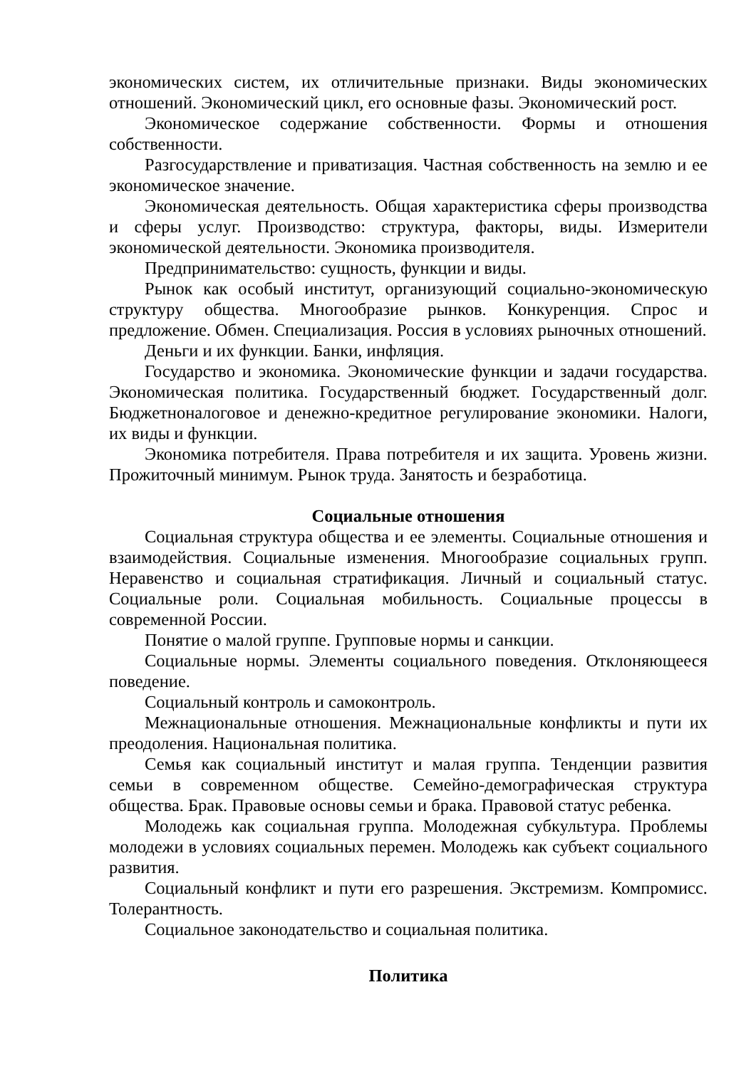экономических систем, их отличительные признаки. Виды экономических отношений. Экономический цикл, его основные фазы. Экономический рост.
Экономическое содержание собственности. Формы и отношения собственности.
Разгосударствление и приватизация. Частная собственность на землю и ее экономическое значение.
Экономическая деятельность. Общая характеристика сферы производства и сферы услуг. Производство: структура, факторы, виды. Измерители экономической деятельности. Экономика производителя.
Предпринимательство: сущность, функции и виды.
Рынок как особый институт, организующий социально-экономическую структуру общества. Многообразие рынков. Конкуренция. Спрос и предложение. Обмен. Специализация. Россия в условиях рыночных отношений.
Деньги и их функции. Банки, инфляция.
Государство и экономика. Экономические функции и задачи государства. Экономическая политика. Государственный бюджет. Государственный долг. Бюджетноналоговое и денежно-кредитное регулирование экономики. Налоги, их виды и функции.
Экономика потребителя. Права потребителя и их защита. Уровень жизни. Прожиточный минимум. Рынок труда. Занятость и безработица.
Социальные отношения
Социальная структура общества и ее элементы. Социальные отношения и взаимодействия. Социальные изменения. Многообразие социальных групп. Неравенство и социальная стратификация. Личный и социальный статус. Социальные роли. Социальная мобильность. Социальные процессы в современной России.
Понятие о малой группе. Групповые нормы и санкции.
Социальные нормы. Элементы социального поведения. Отклоняющееся поведение.
Социальный контроль и самоконтроль.
Межнациональные отношения. Межнациональные конфликты и пути их преодоления. Национальная политика.
Семья как социальный институт и малая группа. Тенденции развития семьи в современном обществе. Семейно-демографическая структура общества. Брак. Правовые основы семьи и брака. Правовой статус ребенка.
Молодежь как социальная группа. Молодежная субкультура. Проблемы молодежи в условиях социальных перемен. Молодежь как субъект социального развития.
Социальный конфликт и пути его разрешения. Экстремизм. Компромисс. Толерантность.
Социальное законодательство и социальная политика.
Политика